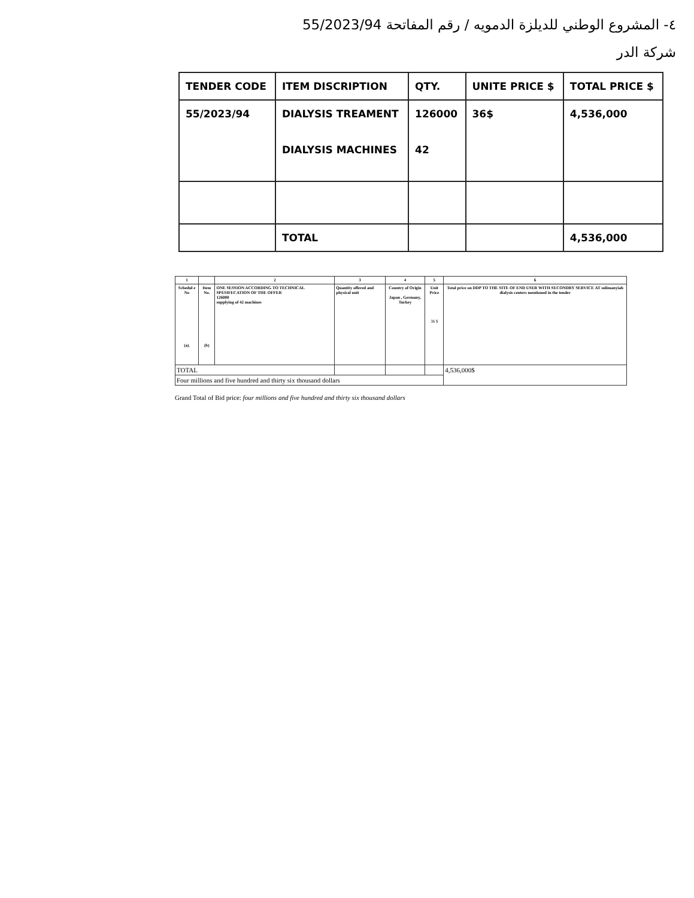٤- المشروع الوطني للديلزة الدمويه / رقم المفاتحة 55/2023/94
شركة الدر
| TENDER CODE | ITEM DISCRIPTION | QTY. | UNITE PRICE $ | TOTAL PRICE $ |
| --- | --- | --- | --- | --- |
| 55/2023/94 | DIALYSIS TREAMENT DIALYSIS MACHINES | 126000 42 | 36$ | 4,536,000 |
| | TOTAL | | | 4,536,000 |
| 1 | | 2 | 3 | 4 | 5 | 6 |
| --- | --- | --- | --- | --- | --- | --- |
| Schedul e No (a). | Item No. (b) | ONE SESSION ACCORDING TO TECHNICAL SPESIFECATION OF THE OFFER 126000 supplying of 42 machines | Quantity offered and physical unit | Country of Origin Japan , Germany, Turkey | Unit Price 36 $ | Total price on DDP TO THE SITE OF END USER WITH SECONDRY SERVICE AT sulimanyiah dialysis centers mentioned in the tender |
| TOTAL | | | | | | 4,536,000$ |
| Four millions and five hundred and thirty six thousand dollars | | | | | | |
Grand Total of Bid price: four millions and five hundred and thirty six thousand dollars